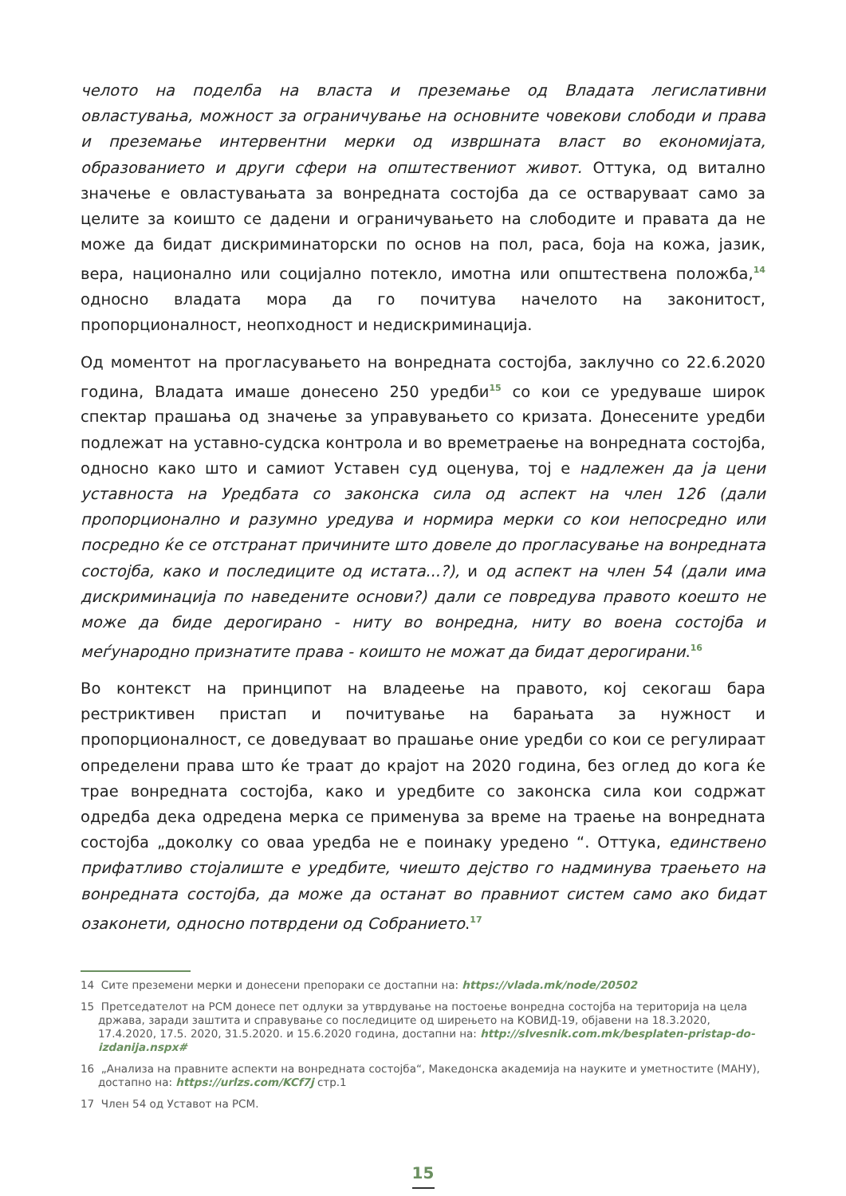челото на поделба на власта и преземање од Владата легислативни овластувања, можност за ограничување на основните човекови слободи и права и преземање интервентни мерки од извршната власт во економијата, образованието и други сфери на општествениот живот. Оттука, од витално значење е овластувањата за вонредната состојба да се остваруваат само за целите за коишто се дадени и ограничувањето на слободите и правата да не може да бидат дискриминаторски по основ на пол, раса, боја на кожа, јазик, вера, национално или социјално потекло, имотна или општествена положба,<sup>14</sup> односно владата мора да го почитува начелото на законитост, пропорционалност, неопходност и недискриминација.
Од моментот на прогласувањето на вонредната состојба, заклучно со 22.6.2020 година, Владата имаше донесено 250 уредби<sup>15</sup> со кои се уредуваше широк спектар прашања од значење за управувањето со кризата. Донесените уредби подлежат на уставно-судска контрола и во времетраење на вонредната состојба, односно како што и самиот Уставен суд оценува, тој е надлежен да ја цени уставноста на Уредбата со законска сила од аспект на член 126 (дали пропорционално и разумно уредува и нормира мерки со кои непосредно или посредно ќе се отстранат причините што довеле до прогласување на вонредната состојба, како и последиците од истата...?), и од аспект на член 54 (дали има дискриминација по наведените основи?) дали се повредува правото коешто не може да биде дерогирано - ниту во вонредна, ниту во воена состојба и меѓународно признатите права - коишто не можат да бидат дерогирани.<sup>16</sup>
Во контекст на принципот на владеење на правото, кој секогаш бара рестриктивен пристап и почитување на барањата за нужност и пропорционалност, се доведуваат во прашање оние уредби со кои се регулираат определени права што ќе траат до крајот на 2020 година, без оглед до кога ќе трае вонредната состојба, како и уредбите со законска сила кои содржат одредба дека одредена мерка се применува за време на траење на вонредната состојба „доколку со оваа уредба не е поинаку уредено “. Оттука, единствено прифатливо стојалиште е уредбите, чиешто дејство го надминува траењето на вонредната состојба, да може да останат во правниот систем само ако бидат озаконети, односно потврдени од Собранието.<sup>17</sup>
14 Сите преземени мерки и донесени препораки се достапни на: https://vlada.mk/node/20502
15 Претседателот на РСМ донесе пет одлуки за утврдување на постоење вонредна состојба на територија на цела држава, заради заштита и справување со последиците од ширењето на КОВИД-19, објавени на 18.3.2020, 17.4.2020, 17.5. 2020, 31.5.2020. и 15.6.2020 година, достапни на: http://slvesnik.com.mk/besplaten-pristap-do-izdanija.nspx#
16 „Анализа на правните аспекти на вонредната состојба“, Македонска академија на науките и уметностите (МАНУ), достапно на: https://urlzs.com/KCf7j стр.1
17 Член 54 од Уставот на РСМ.
15